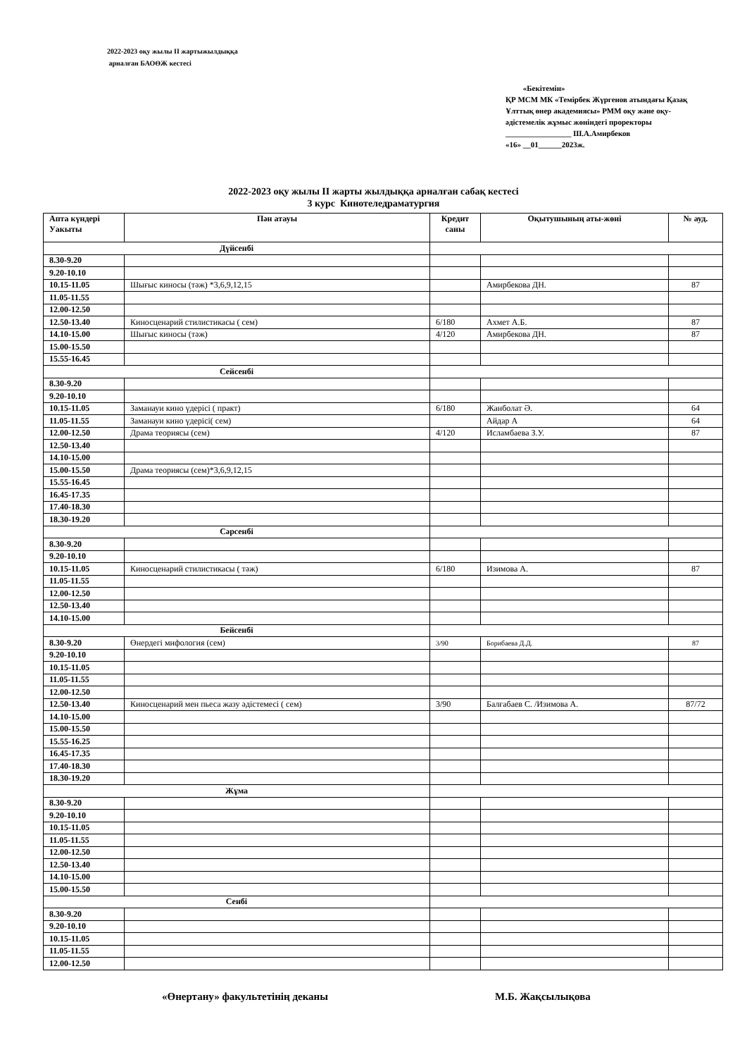2022-2023 оқу жылы II жартыжылдыққа
арналған БАОӨЖ кестесі
«Бекітемін»
ҚР МСМ МК «Темірбек Жүргенов атындағы Қазақ Ұлттық өнер академиясы» РММ оқу және оқу-әдістемелік жұмыс жөніндегі проректоры
_________________ Ш.А.Амирбеков
«16» __01______2023ж.
2022-2023 оқу жылы II жарты жылдыққа арналған сабақ кестесі
3 курс Кинотеледраматургия
| Апта күндері Уакыты | Пән атауы | Кредит саны | Оқытушының аты-жөні | № ауд. |
| --- | --- | --- | --- | --- |
| Дүйсенбі | | | | |
| 8.30-9.20 | | | | |
| 9.20-10.10 | | | | |
| 10.15-11.05 | Шығыс киносы (тәж) *3,6,9,12,15 | | Амирбекова ДН. | 87 |
| 11.05-11.55 | | | | |
| 12.00-12.50 | | | | |
| 12.50-13.40 | Киносценарий стилистикасы ( сем) | 6/180 | Ахмет А.Б. | 87 |
| 14.10-15.00 | Шығыс киносы (тәж) | 4/120 | Амирбекова ДН. | 87 |
| 15.00-15.50 | | | | |
| 15.55-16.45 | | | | |
| Сейсенбі | | | | |
| 8.30-9.20 | | | | |
| 9.20-10.10 | | | | |
| 10.15-11.05 | Заманауи кино үдерісі ( практ) | 6/180 | Жанболат Ә. | 64 |
| 11.05-11.55 | Заманауи кино үдерісі( сем) | | Айдар А | 64 |
| 12.00-12.50 | Драма теориясы (сем) | 4/120 | Исламбаева З.У. | 87 |
| 12.50-13.40 | | | | |
| 14.10-15.00 | | | | |
| 15.00-15.50 | Драма теориясы (сем)*3,6,9,12,15 | | | |
| 15.55-16.45 | | | | |
| 16.45-17.35 | | | | |
| 17.40-18.30 | | | | |
| 18.30-19.20 | | | | |
| Сәрсенбі | | | | |
| 8.30-9.20 | | | | |
| 9.20-10.10 | | | | |
| 10.15-11.05 | Киносценарий стилистикасы ( тәж) | 6/180 | Изимова А. | 87 |
| 11.05-11.55 | | | | |
| 12.00-12.50 | | | | |
| 12.50-13.40 | | | | |
| 14.10-15.00 | | | | |
| Бейсенбі | | | | |
| 8.30-9.20 | Өнердегі мифология (сем) | 3/90 | Борибаева Д.Д. | 87 |
| 9.20-10.10 | | | | |
| 10.15-11.05 | | | | |
| 11.05-11.55 | | | | |
| 12.00-12.50 | | | | |
| 12.50-13.40 | Киносценарий мен пьеса жазу әдістемесі ( сем) | 3/90 | Балғабаев С. /Изимова А. | 87/72 |
| 14.10-15.00 | | | | |
| 15.00-15.50 | | | | |
| 15.55-16.25 | | | | |
| 16.45-17.35 | | | | |
| 17.40-18.30 | | | | |
| 18.30-19.20 | | | | |
| Жұма | | | | |
| 8.30-9.20 | | | | |
| 9.20-10.10 | | | | |
| 10.15-11.05 | | | | |
| 11.05-11.55 | | | | |
| 12.00-12.50 | | | | |
| 12.50-13.40 | | | | |
| 14.10-15.00 | | | | |
| 15.00-15.50 | | | | |
| Сенбі | | | | |
| 8.30-9.20 | | | | |
| 9.20-10.10 | | | | |
| 10.15-11.05 | | | | |
| 11.05-11.55 | | | | |
| 12.00-12.50 | | | | |
«Өнертану» факультетінің деканы
М.Б. Жақсылықова